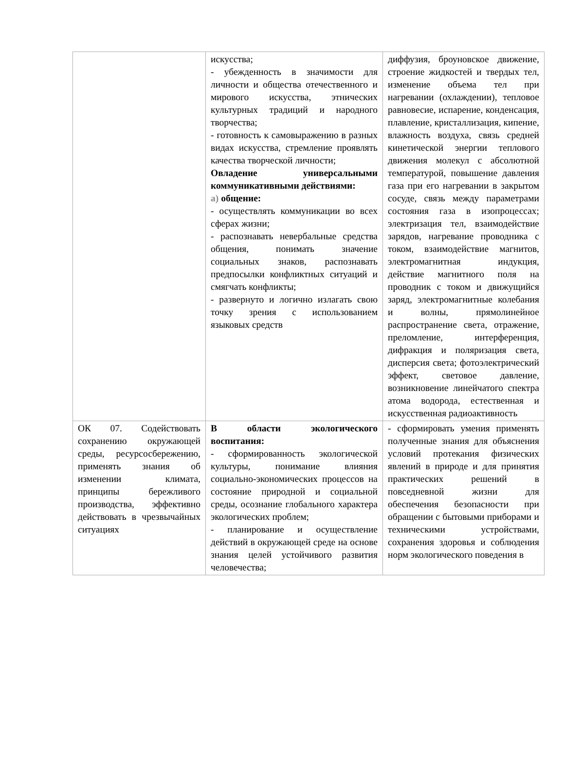| | искусства; - убежденность в значимости для личности и общества отечественного и мирового искусства, этнических культурных традиций и народного творчества; - готовность к самовыражению в разных видах искусства, стремление проявлять качества творческой личности; Овладение универсальными коммуникативными действиями: а) общение: - осуществлять коммуникации во всех сферах жизни; - распознавать невербальные средства общения, понимать значение социальных знаков, распознавать предпосылки конфликтных ситуаций и смягчать конфликты; - развернуто и логично излагать свою точку зрения с использованием языковых средств | диффузия, броуновское движение, строение жидкостей и твердых тел, изменение объема тел при нагревании (охлаждении), тепловое равновесие, испарение, конденсация, плавление, кристаллизация, кипение, влажность воздуха, связь средней кинетической энергии теплового движения молекул с абсолютной температурой, повышение давления газа при его нагревании в закрытом сосуде, связь между параметрами состояния газа в изопроцессах; электризация тел, взаимодействие зарядов, нагревание проводника с током, взаимодействие магнитов, электромагнитная индукция, действие магнитного поля на проводник с током и движущийся заряд, электромагнитные колебания и волны, прямолинейное распространение света, отражение, преломление, интерференция, дифракция и поляризация света, дисперсия света; фотоэлектрический эффект, световое давление, возникновение линейчатого спектра атома водорода, естественная и искусственная радиоактивность |
| ОК 07. Содействовать сохранению окружающей среды, ресурсосбережению, применять знания об изменении климата, принципы бережливого производства, эффективно действовать в чрезвычайных ситуациях | В области экологического воспитания: - сформированность экологической культуры, понимание влияния социально-экономических процессов на состояние природной и социальной среды, осознание глобального характера экологических проблем; - планирование и осуществление действий в окружающей среде на основе знания целей устойчивого развития человечества; | - сформировать умения применять полученные знания для объяснения условий протекания физических явлений в природе и для принятия практических решений в повседневной жизни для обеспечения безопасности при обращении с бытовыми приборами и техническими устройствами, сохранения здоровья и соблюдения норм экологического поведения в |